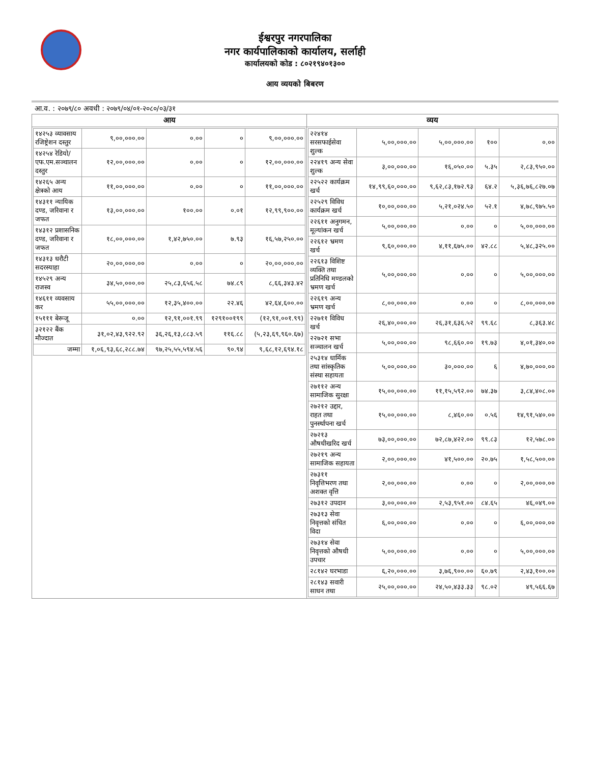ईश्वरपुर नगरपालिका
नगर कार्यपालिकाको कार्यालय, सर्लाही
कार्यालयको कोड : ८०२१९४०१३००
आय व्ययको बिबरण
आ.व. : २०७९/८० अवधी : २०७९/०४/०१-२०८०/०३/३१
| आय | व्यय |
| --- | --- |
| / १४२५३ व्यावसाय रजिष्ट्रेशन दस्तुर / ९,००,०००.०० / ०.०० / ० / ९,००,०००.०० / / १४२५४ रेडियो/एफ.एम.सञ्चालन दस्तुर / १२,००,०००.०० / ०.०० / ० / १२,००,०००.०० / / १४२६५ अन्य क्षेत्रको आय / ११,००,०००.०० / ०.०० / ० / ११,००,०००.०० / / १४३११ न्यायिक दण्ड, जरिवाना र जफत / १३,००,०००.०० / १००.०० / ०.०१ / १२,९९,९००.०० / / १४३१२ प्रशासनिक दण्ड, जरिवाना र जफत / १८,००,०००.०० / १,४२,७५०.०० / ७.९३ / १६,५७,२५०.०० / / १४३१३ धरौटी सदरस्याहा / २०,००,०००.०० / ०.०० / ० / २०,००,०००.०० / / १४५२९ अन्य राजस्व / ३४,५०,०००.०० / २५,८३,६५६.५८ / ७४.८९ / ८,६६,३४३.४२ / / १४६११ व्यवसाय कर / ५५,००,०००.०० / १२,३५,४००.०० / २२.४६ / ४२,६४,६००.०० / / १५१११ बेरूजू / ०.०० / १२,९१,००१.९९ / १२९१००१९९ / (१२,९१,००१.९९) / / ३२१२२ बैंक मौज्दात / ३१,०२,४३,९२२.९२ / ३६,२६,१३,८८३.५९ / ११६.८८ / (५,२३,६९,९६०.६७) / / जम्मा / १,०६,९३,६८,२८८.७४ / ९७,२५,५५,५९४.५६ / ९०.९४ / ९,६८,१२,६९४.१८ / | / २२४१४ सरसफाईसेवा शुल्क / ५,००,०००.०० / ५,००,०००.०० / १०० / ०.०० / / २२४१९ अन्य सेवा शुल्क / ३,००,०००.०० / १६,०५०.०० / ५.३५ / २,८३,९५०.०० / / २२५२२ कार्यक्रम खर्च / १४,९९,६०,०००.०० / ९,६२,८३,१७२.९३ / ६४.२ / ५,३६,७६,८२७.०७ / / २२५२९ विविध कार्यक्रम खर्च / १०,००,०००.०० / ५,२१,०२४.५० / ५२.१ / ४,७८,९७५.५० / / २२६११ अनुगमन, मूल्यांकन खर्च / ५,००,०००.०० / ०.०० / ० / ५,००,०००.०० / / २२६१२ भ्रमण खर्च / ९,६०,०००.०० / ४,११,६७५.०० / ४२.८८ / ५,४८,३२५.०० / / २२६१३ विशिष्ट व्यक्ति तथा प्रतिनिधि मण्डलको भ्रमण खर्च / ५,००,०००.०० / ०.०० / ० / ५,००,०००.०० / / २२६१९ अन्य भ्रमण खर्च / ८,००,०००.०० / ०.०० / ० / ८,००,०००.०० / / २२७११ विविध खर्च / २६,४०,०००.०० / २६,३१,६३६.५२ / ९९.६८ / ८,३६३.४८ / / २२७२१ सभा सञ्चालन खर्च / ५,००,०००.०० / ९८,६६०.०० / १९.७३ / ४,०१,३४०.०० / / २५३१४ धार्मिक तथा सांस्कृतिक संस्था सहायता / ५,००,०००.०० / ३०,०००.०० / ६ / ४,७०,०००.०० / / २७११२ अन्य सामाजिक सुरक्षा / १५,००,०००.०० / ११,१५,५९२.०० / ७४.३७ / ३,८४,४०८.०० / / २७२१२ उद्दार, राहत तथा पुनर्स्थापना खर्च / १५,००,०००.०० / ८,४६०.०० / ०.५६ / १४,९१,५४०.०० / / २७२१३ औषधीखरिद खर्च / ७३,००,०००.०० / ७२,८७,४२२.०० / ९९.८३ / १२,५७८.०० / / २७२१९ अन्य सामाजिक सहायता / २,००,०००.०० / ४१,५००.०० / २०.७५ / १,५८,५००.०० / / २७३११ निवृत्तिभरण तथा अशक्त वृत्ति / २,००,०००.०० / ०.०० / ० / २,००,०००.०० / / २७३१२ उपदान / ३,००,०००.०० / २,५३,९५१.०० / ८४.६५ / ४६,०४९.०० / / २७३१३ सेवा निवृत्तको संचित विदा / ६,००,०००.०० / ०.०० / ० / ६,००,०००.०० / / २७३१४ सेवा निवृत्तको औषधी उपचार / ५,००,०००.०० / ०.०० / ० / ५,००,०००.०० / / २८१४२ घरभाडा / ६,२०,०००.०० / ३,७६,९००.०० / ६०.७९ / २,४३,१००.०० / / २८१४३ सवारी साधन तथा / २५,००,०००.०० / २४,५०,४३३.३३ / ९८.०२ / ४९,५६६.६७ / |